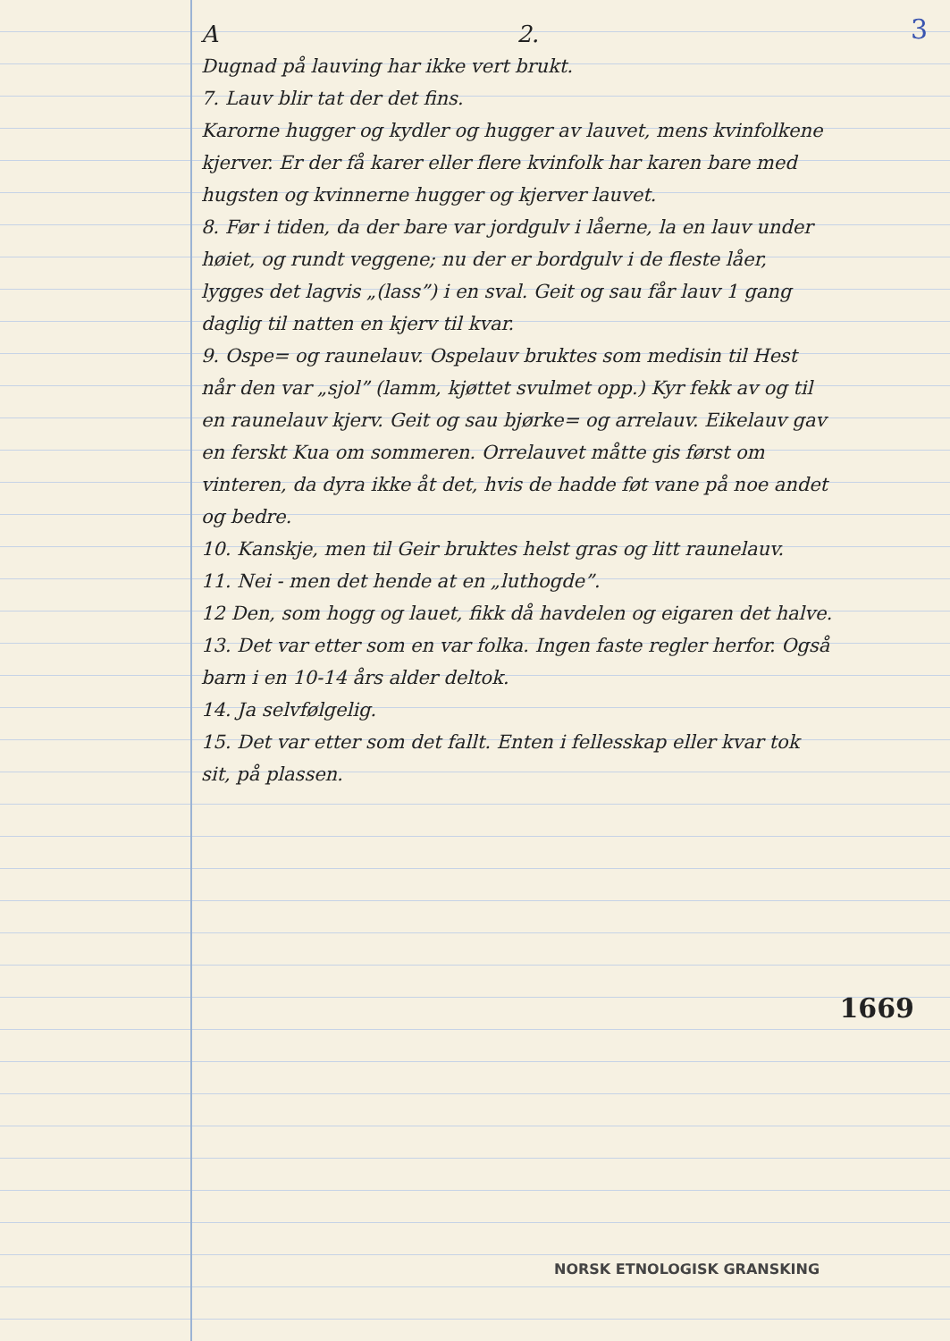3
A 2.
Dugnad på lauving har ikke vert brukt.
7. Lauv blir tat der det fins.
Karorne hugger og kydler og hugger av lauvet, mens kvinfolkene kjerver. Er der få karer eller flere kvinfolk har karen bare med hugsten og kvinnerne hugger og kjerver lauvet.
8. Før i tiden, da der bare var jordgulv i låerne, la en lauv under høiet, og rundt veggene; nu der er bordgulv i de fleste låer, lygges det lagvis „(lass”) i en sval. Geit og sau får lauv 1 gang daglig til natten en kjerv til kvar.
9. Ospe= og raunelauv. Ospelauv bruktes som medisin til Hest når den var „sjol” (lamm, kjøttet svulmet opp.) Kyr fekk av og til en raunelauv kjerv. Geit og sau bjørke= og arrelauv. Eikelauv gav en ferskt Kua om sommeren. Orrelauvet måtte gis først om vinteren, da dyra ikke åt det, hvis de hadde føt vane på noe andet og bedre.
10. Kanskje, men til Geir bruktes helst gras og litt raunelauv.
11. Nei - men det hende at en „luthogde”.
12 Den, som hogg og lauet, fikk då havdelen og eigaren det halve.
13. Det var etter som en var folka. Ingen faste regler herfor. Også barn i en 10-14 års alder deltok.
14. Ja selvfølgelig.
15. Det var etter som det fallt. Enten i fellesskap eller kvar tok sit, på plassen.
1669
NORSK ETNOLOGISK GRANSKING